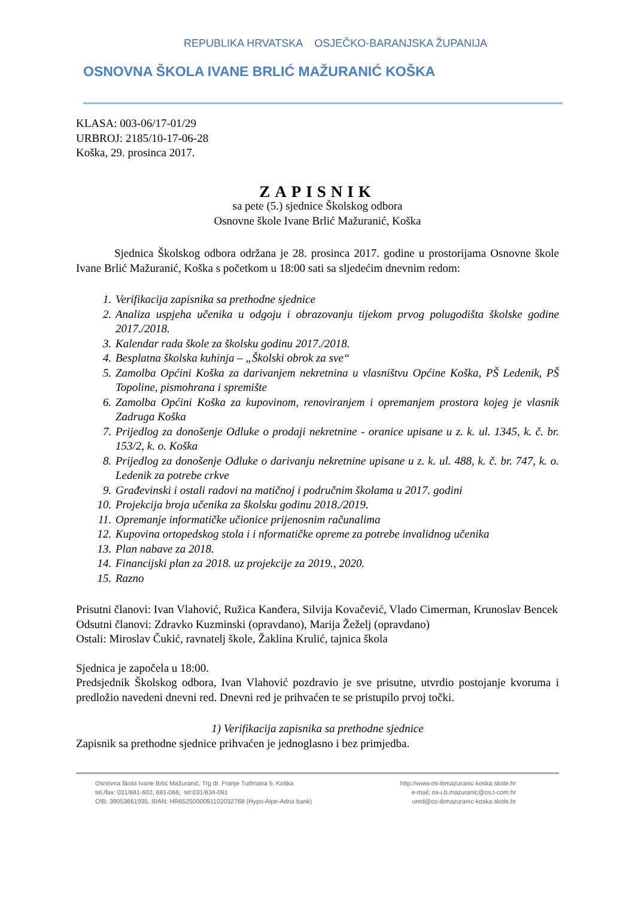REPUBLIKA HRVATSKA OSJEČKO-BARANJSKA ŽUPANIJA
OSNOVNA ŠKOLA IVANE BRLIĆ MAŽURANIĆ KOŠKA
KLASA: 003-06/17-01/29
URBROJ: 2185/10-17-06-28
Koška, 29. prosinca 2017.
ZAPISNIK
sa pete (5.) sjednice Školskog odbora
Osnovne škole Ivane Brlić Mažuranić, Koška
Sjednica Školskog odbora održana je 28. prosinca 2017. godine u prostorijama Osnovne škole Ivane Brlić Mažuranić, Koška s početkom u 18:00 sati sa sljedećim dnevnim redom:
1. Verifikacija zapisnika sa prethodne sjednice
2. Analiza uspjeha učenika u odgoju i obrazovanju tijekom prvog polugodišta školske godine 2017./2018.
3. Kalendar rada škole za školsku godinu 2017./2018.
4. Besplatna školska kuhinja – „Školski obrok za sve“
5. Zamolba Općini Koška za darivanjem nekretnina u vlasništvu Općine Koška, PŠ Ledenik, PŠ Topoline, pismohrana i spremište
6. Zamolba Općini Koška za kupovinom, renoviranjem i opremanjem prostora kojeg je vlasnik Zadruga Koška
7. Prijedlog za donošenje Odluke o prodaji nekretnine - oranice upisane u z. k. ul. 1345, k. č. br. 153/2, k. o. Koška
8. Prijedlog za donošenje Odluke o darivanju nekretnine upisane u z. k. ul. 488, k. č. br. 747, k. o. Ledenik za potrebe crkve
9. Građevinski i ostali radovi na matičnoj i područnim školama u 2017. godini
10. Projekcija broja učenika za školsku godinu 2018./2019.
11. Opremanje informatičke učionice prijenosnim računalima
12. Kupovina ortopedskog stola i i nformatičke opreme za potrebe invalidnog učenika
13. Plan nabave za 2018.
14. Financijski plan za 2018. uz projekcije za 2019., 2020.
15. Razno
Prisutni članovi: Ivan Vlahović, Ružica Kanđera, Silvija Kovačević, Vlado Cimerman, Krunoslav Bencek
Odsutni članovi: Zdravko Kuzminski (opravdano), Marija Žeželj (opravdano)
Ostali: Miroslav Čukić, ravnatelj škole, Žaklina Krulić, tajnica škola
Sjednica je započela u 18:00.
Predsjednik Školskog odbora, Ivan Vlahović pozdravio je sve prisutne, utvrdio postojanje kvoruma i predložio navedeni dnevni red. Dnevni red je prihvaćen te se pristupilo prvoj točki.
1) Verifikacija zapisnika sa prethodne sjednice
Zapisnik sa prethodne sjednice prihvaćen je jednoglasno i bez primjedba.
Osnovna škola Ivane Brlić Mažuranić, Trg dr. Franje Tuđmana 5, Koška
tel./fax: 031/681-602, 681-066, tel:031/834-091
OIB: 39053661935, IBAN: HR6525000091102032768 (Hypo-Alpe-Adria bank)
http://www.os-ibmazuranic-koska.skole.hr
e-mail: os-i.b.mazuranic@os.t-com.hr
ured@os-ibmazuranic-koska.skole.hr